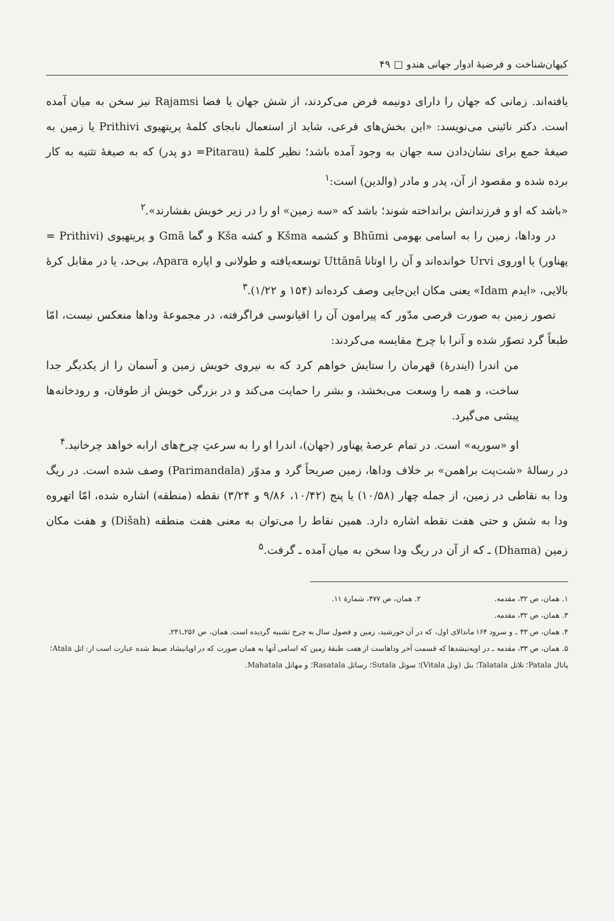کیهان‌شناخت و فرضیهٔ ادوار جهانی هندو □ ۴۹
یافته‌اند. زمانی که جهان را دارای دونیمه فرض می‌کردند، از شش جهان یا فضا Rajamsi نیز سخن به میان آمده است. دکتر نائینی می‌نویسد: «این بخش‌های فرعی، شاید از استعمال نابجای کلمهٔ پریتهیوی Prithivi یا زمین به صیغهٔ جمع برای نشان‌دادن سه جهان به وجود آمده باشد؛ نظیر کلمهٔ (Pitarau= دو پدر) که به صیغهٔ تثنیه به کار برده شده و مقصود از آن، پدر و مادر (والدین) است:<sup>۱</sup>
«باشد که او و فرزندانش برانداخته شوند؛ باشد که «سه زمین» او را در زیر خویش بفشارند».<sup>۲</sup>
در وداها، زمین را به اسامی بهومی Bhūmi و کشمه Kšma و کشه Kša و گما Gmā و پریتهیوی (Prithivi = پهناور) یا اوروی Urvi خوانده‌اند و آن را اوتانا Uttānā توسعه‌یافته و طولانی و اپاره Apara، بی‌حد، یا در مقابل کرهٔ بالایی، «ایدم Idam» یعنی مکان این‌جایی وصف کرده‌اند (۱۵۴ و ۱/۲۲).<sup>۳</sup>
تصور زمین به صورت قرصی مدّور که پیرامون آن را اقیانوسی فراگرفته، در مجموعهٔ وداها منعکس نیست، امّا طبعاً گرد تصوّر شده و آنرا با چرخ مقایسه می‌کردند:
من اندرا (ایندرهٔ) قهرمان را ستایش خواهم کرد که به نیروی خویش زمین و آسمان را از یکدیگر جدا ساخت، و همه را وسعت می‌بخشد، و بشر را حمایت می‌کند و در بزرگی خویش از طوفان، و رودخانه‌ها پیشی می‌گیرد.
او «سوریه» است. در تمام عرصهٔ پهناور (جهان)، اندرا او را به سرعتِ چرخ‌های ارابه خواهد چرخانید.<sup>۴</sup>
در رسالهٔ «شت‌پت براهمن» بر خلاف وداها، زمین صریحاً گرد و مدوّر (Parimandala) وصف شده است. در ریگ ودا به نقاطی در زمین، از جمله چهار (۱۰/۵۸) یا پنج (۱۰/۴۲، ۹/۸۶ و ۳/۲۴) نقطه (منطقه) اشاره شده، امّا اتهروه ودا به شش و حتی هفت نقطه اشاره دارد. همین نقاط را می‌توان به معنی هفت منطقه (Dišah) و هفت مکان زمین (Dhama) ـ که از آن در ریگ ودا سخن به میان آمده ـ گرفت.<sup>۵</sup>
۱. همان، ص ۳۲، مقدمه. ۲. همان، ص ۴۷۷، شمارهٔ ۱۱.
۳. همان، ص ۳۲، مقدمه.
۴. همان، ص ۴۳ ـ و سرود ۱۶۴ ماندالای اول، که در آن خورشید، زمین و فصول سال به چرخ تشبیه گردیده است. همان، ص ۲۵۶ـ۲۴۱.
۵. همان، ص ۳۳، مقدمه ـ در اوپه‌نیشدها که قسمت آخر وداهاست از هفت طبقهٔ زمین که اسامی آنها به همان صورت که در اوپانیشاد ضبط شده عبارت است از: اتل Atala؛ پاتال Patala؛ تلاتل Talatala؛ بتل (وتل Vitala)؛ سوتل Sutala؛ رساتل Rasatala؛ و مهاتل Mahatala.